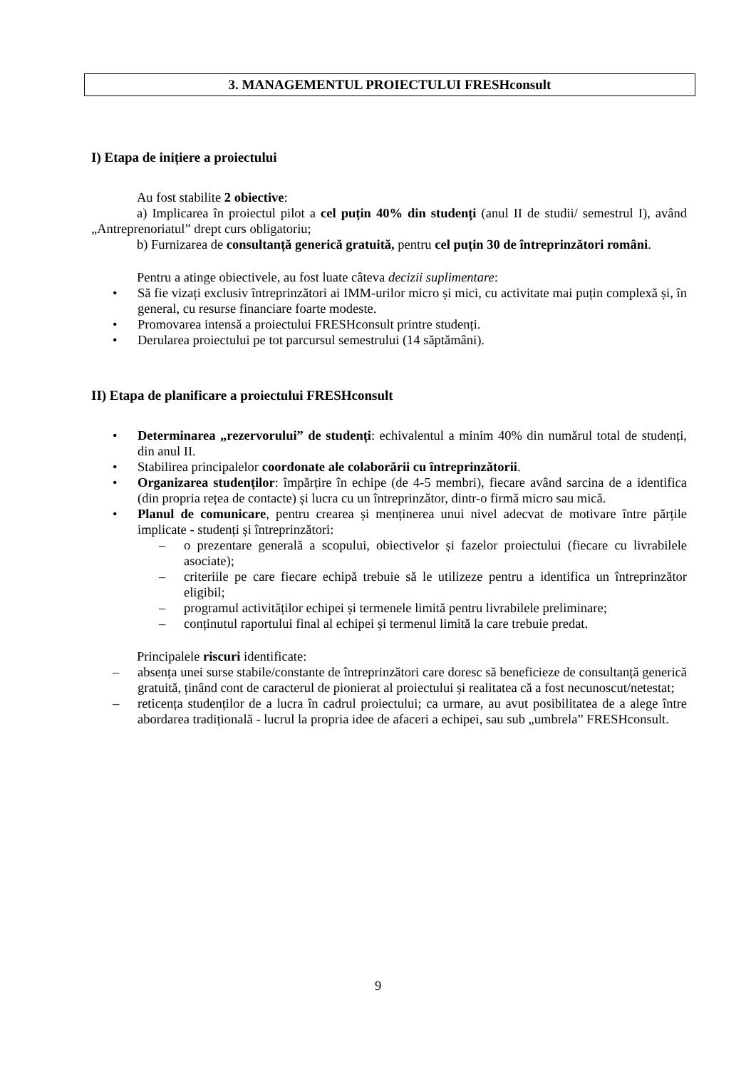3. MANAGEMENTUL PROIECTULUI FRESHconsult
I) Etapa de inițiere a proiectului
Au fost stabilite 2 obiective:
a) Implicarea în proiectul pilot a cel puțin 40% din studenți (anul II de studii/ semestrul I), având „Antreprenoriatul” drept curs obligatoriu;
b) Furnizarea de consultanță generică gratuită, pentru cel puțin 30 de întreprinzători români.
Pentru a atinge obiectivele, au fost luate câteva decizii suplimentare:
• Să fie vizați exclusiv întreprinzători ai IMM-urilor micro și mici, cu activitate mai puțin complexă și, în general, cu resurse financiare foarte modeste.
• Promovarea intensă a proiectului FRESHconsult printre studenți.
• Derularea proiectului pe tot parcursul semestrului (14 săptămâni).
II) Etapa de planificare a proiectului FRESHconsult
• Determinarea „rezervorului” de studenți: echivalentul a minim 40% din numărul total de studenți, din anul II.
• Stabilirea principalelor coordonate ale colaborării cu întreprinzătorii.
• Organizarea studenților: împărțire în echipe (de 4-5 membri), fiecare având sarcina de a identifica (din propria rețea de contacte) și lucra cu un întreprinzător, dintr-o firmă micro sau mică.
• Planul de comunicare, pentru crearea și menținerea unui nivel adecvat de motivare între părțile implicate - studenți și întreprinzători:
– o prezentare generală a scopului, obiectivelor și fazelor proiectului (fiecare cu livrabilele asociate);
– criteriile pe care fiecare echipă trebuie să le utilizeze pentru a identifica un întreprinzător eligibil;
– programul activităților echipei și termenele limită pentru livrabilele preliminare;
– conținutul raportului final al echipei și termenul limită la care trebuie predat.
Principalele riscuri identificate:
– absența unei surse stabile/constante de întreprinzători care doresc să beneficieze de consultanță generică gratuită, ținând cont de caracterul de pionierat al proiectului și realitatea că a fost necunoscut/netestat;
– reticența studenților de a lucra în cadrul proiectului; ca urmare, au avut posibilitatea de a alege între abordarea tradițională - lucrul la propria idee de afaceri a echipei, sau sub „umbrela” FRESHconsult.
9